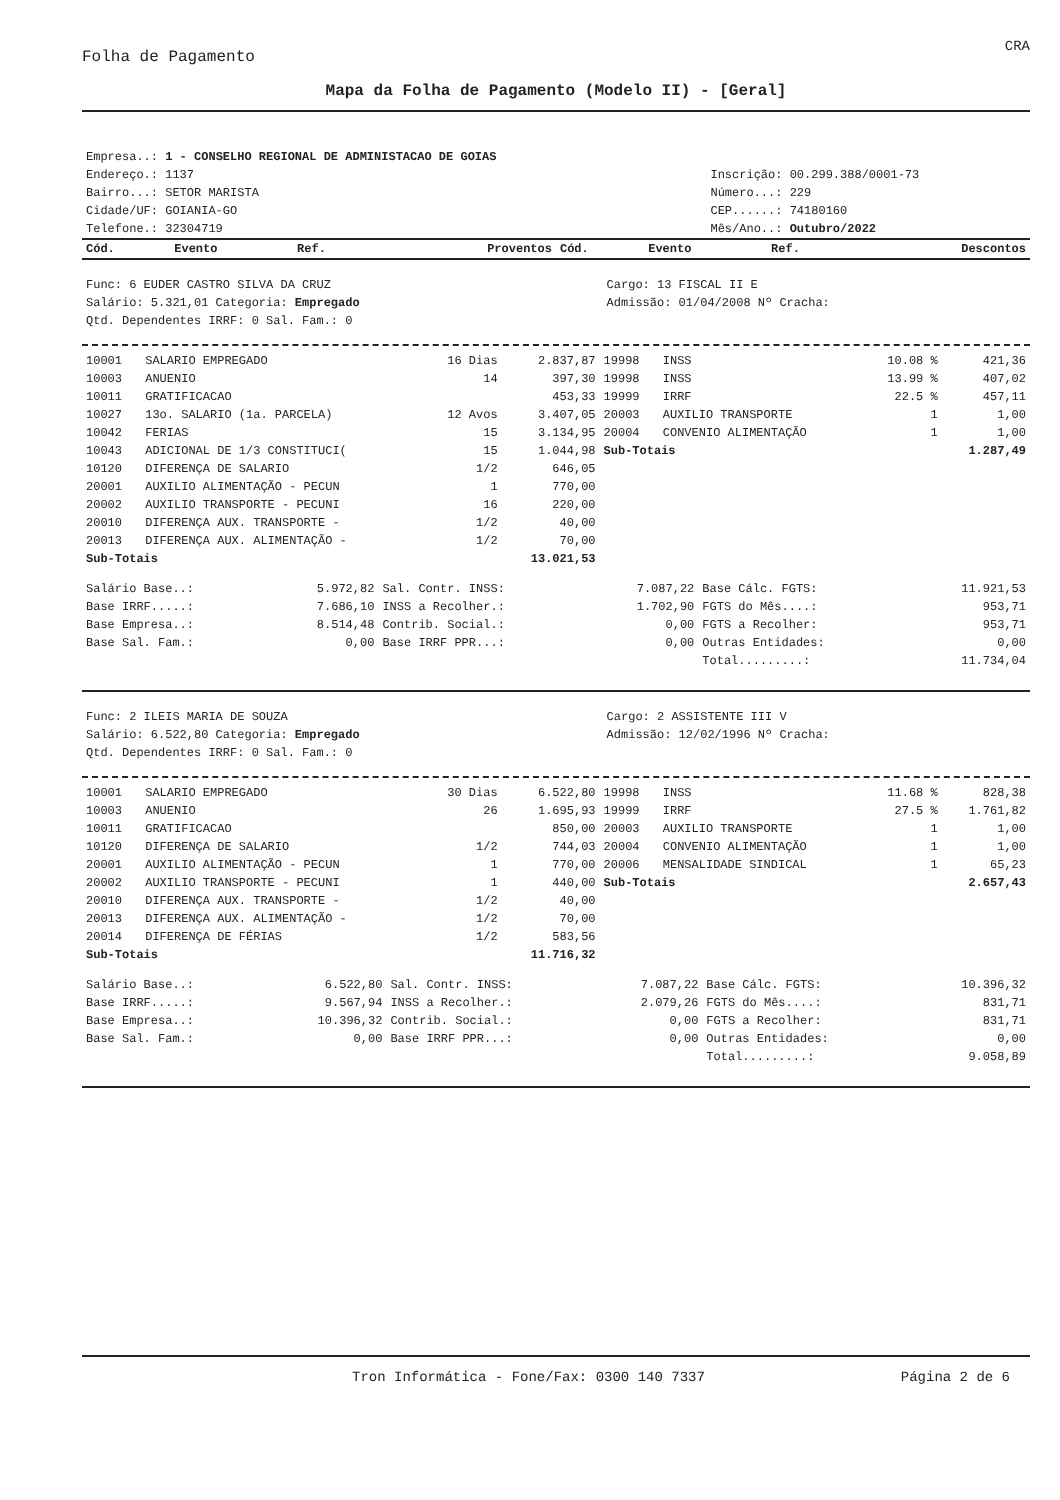CRA
Folha de Pagamento
Mapa da Folha de Pagamento (Modelo II) - [Geral]
| Empresa..: 1 - CONSELHO REGIONAL DE ADMINISTACAO DE GOIAS | |
| Endereço.: 1137 | Inscrição: 00.299.388/0001-73 |
| Bairro...: SETOR MARISTA | Número...: 229 |
| Cidade/UF: GOIANIA-GO | CEP......: 74180160 |
| Telefone.: 32304719 | Mês/Ano..: Outubro/2022 |
| Cód. | Evento | Ref. | Proventos | Cód. | Evento | Ref. | Descontos |
| --- | --- | --- | --- | --- | --- | --- | --- |
| Func: 6 EUDER CASTRO SILVA DA CRUZ | Cargo: 13 FISCAL II E |
| Salário: 5.321,01 Categoria: Empregado | Admissão: 01/04/2008 Nº Cracha: |
| Qtd. Dependentes IRRF: 0 Sal. Fam.: 0 | |
| 10001 | SALARIO EMPREGADO | 16 Dias | 2.837,87 | 19998 | INSS | 10.08 % | 421,36 |
| 10003 | ANUENIO | 14 | 397,30 | 19998 | INSS | 13.99 % | 407,02 |
| 10011 | GRATIFICACAO | | 453,33 | 19999 | IRRF | 22.5 % | 457,11 |
| 10027 | 13o. SALARIO (1a. PARCELA) | 12 Avos | 3.407,05 | 20003 | AUXILIO TRANSPORTE | 1 | 1,00 |
| 10042 | FERIAS | 15 | 3.134,95 | 20004 | CONVENIO ALIMENTAÇÃO | 1 | 1,00 |
| 10043 | ADICIONAL DE 1/3 CONSTITUCI( | 15 | 1.044,98 | Sub-Totais | | | 1.287,49 |
| 10120 | DIFERENÇA DE SALARIO | 1/2 | 646,05 | | | | |
| 20001 | AUXILIO ALIMENTAÇÃO - PECUN | 1 | 770,00 | | | | |
| 20002 | AUXILIO TRANSPORTE - PECUNI | 16 | 220,00 | | | | |
| 20010 | DIFERENÇA AUX. TRANSPORTE - | 1/2 | 40,00 | | | | |
| 20013 | DIFERENÇA AUX. ALIMENTAÇÃO - | 1/2 | 70,00 | | | | |
| Sub-Totais | | | 13.021,53 | | | | |
| Salário Base..: | 5.972,82 | Sal. Contr. INSS: | 7.087,22 | Base Cálc. FGTS: | 11.921,53 |
| Base IRRF.....: | 7.686,10 | INSS a Recolher.: | 1.702,90 | FGTS do Mês....: | 953,71 |
| Base Empresa..: | 8.514,48 | Contrib. Social.: | 0,00 | FGTS a Recolher: | 953,71 |
| Base Sal. Fam.: | 0,00 | Base IRRF PPR...: | 0,00 | Outras Entidades: | 0,00 |
| | | | | Total.........: | 11.734,04 |
| Func: 2 ILEIS MARIA DE SOUZA | Cargo: 2 ASSISTENTE III V |
| Salário: 6.522,80 Categoria: Empregado | Admissão: 12/02/1996 Nº Cracha: |
| Qtd. Dependentes IRRF: 0 Sal. Fam.: 0 | |
| 10001 | SALARIO EMPREGADO | 30 Dias | 6.522,80 | 19998 | INSS | 11.68 % | 828,38 |
| 10003 | ANUENIO | 26 | 1.695,93 | 19999 | IRRF | 27.5 % | 1.761,82 |
| 10011 | GRATIFICACAO | | 850,00 | 20003 | AUXILIO TRANSPORTE | 1 | 1,00 |
| 10120 | DIFERENÇA DE SALARIO | 1/2 | 744,03 | 20004 | CONVENIO ALIMENTAÇÃO | 1 | 1,00 |
| 20001 | AUXILIO ALIMENTAÇÃO - PECUN | 1 | 770,00 | 20006 | MENSALIDADE SINDICAL | 1 | 65,23 |
| 20002 | AUXILIO TRANSPORTE - PECUNI | 1 | 440,00 | Sub-Totais | | | 2.657,43 |
| 20010 | DIFERENÇA AUX. TRANSPORTE - | 1/2 | 40,00 | | | | |
| 20013 | DIFERENÇA AUX. ALIMENTAÇÃO - | 1/2 | 70,00 | | | | |
| 20014 | DIFERENÇA DE FÉRIAS | 1/2 | 583,56 | | | | |
| Sub-Totais | | | 11.716,32 | | | | |
| Salário Base..: | 6.522,80 | Sal. Contr. INSS: | 7.087,22 | Base Cálc. FGTS: | 10.396,32 |
| Base IRRF.....: | 9.567,94 | INSS a Recolher.: | 2.079,26 | FGTS do Mês....: | 831,71 |
| Base Empresa..: | 10.396,32 | Contrib. Social.: | 0,00 | FGTS a Recolher: | 831,71 |
| Base Sal. Fam.: | 0,00 | Base IRRF PPR...: | 0,00 | Outras Entidades: | 0,00 |
| | | | | Total.........: | 9.058,89 |
Tron Informática - Fone/Fax: 0300 140 7337 Página 2 de 6